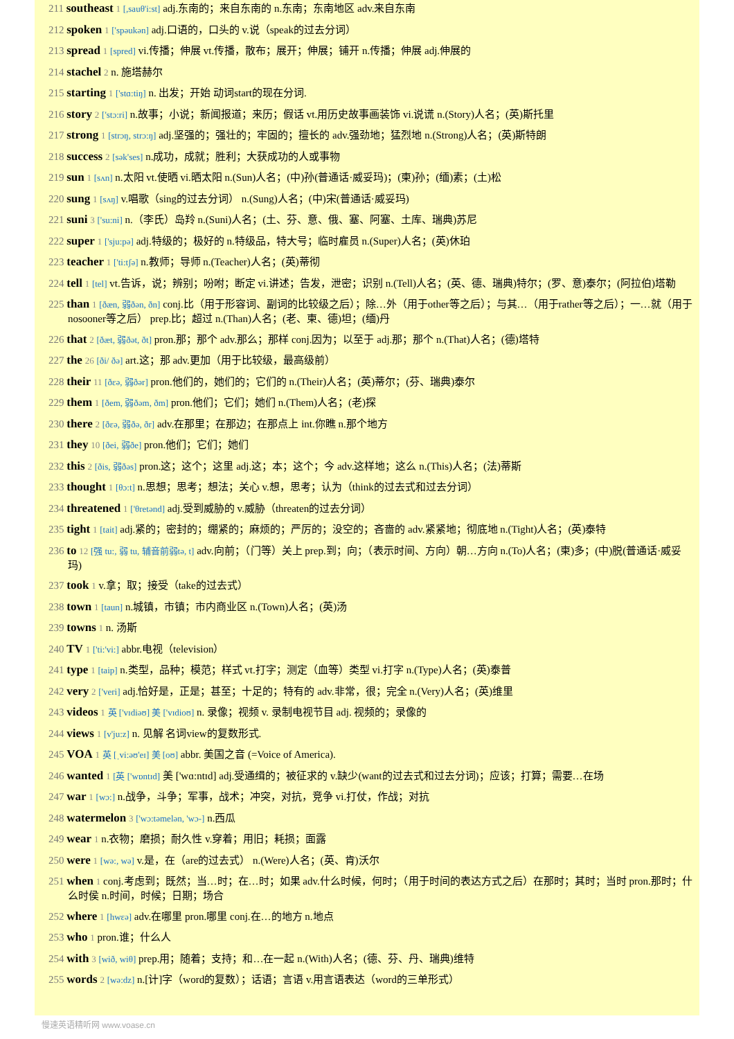211 southeast 1 [,sauθ'i:st] adj.东南的；来自东南的 n.东南；东南地区 adv.来自东南
212 spoken 1 ['spəukən] adj.口语的，口头的 v.说（speak的过去分词）
213 spread 1 [spred] vi.传播；伸展 vt.传播，散布；展开；伸展；铺开 n.传播；伸展 adj.伸展的
214 stachel 2 n. 施塔赫尔
215 starting 1 ['stɑ:tiŋ] n. 出发；开始 动词start的现在分词.
216 story 2 ['stɔ:ri] n.故事；小说；新闻报道；来历；假话 vt.用历史故事画装饰 vi.说谎 n.(Story)人名；(英)斯托里
217 strong 1 [strɔŋ, strɔ:ŋ] adj.坚强的；强壮的；牢固的；擅长的 adv.强劲地；猛烈地 n.(Strong)人名；(英)斯特朗
218 success 2 [sək'ses] n.成功，成就；胜利；大获成功的人或事物
219 sun 1 [sʌn] n.太阳 vt.使晒 vi.晒太阳 n.(Sun)人名；(中)孙(普通话·威妥玛)；(柬)孙；(缅)素；(土)松
220 sung 1 [sʌŋ] v.唱歌（sing的过去分词） n.(Sung)人名；(中)宋(普通话·威妥玛)
221 suni 3 ['su:ni] n.（李氏）岛羚 n.(Suni)人名；(土、芬、意、俄、塞、阿塞、土库、瑞典)苏尼
222 super 1 ['sju:pə] adj.特级的；极好的 n.特级品，特大号；临时雇员 n.(Super)人名；(英)休珀
223 teacher 1 ['ti:tʃə] n.教师；导师 n.(Teacher)人名；(英)蒂彻
224 tell 1 [tel] vt.告诉，说；辨别；吩咐；断定 vi.讲述；告发，泄密；识别 n.(Tell)人名；(英、德、瑞典)特尔；(罗、意)泰尔；(阿拉伯)塔勒
225 than 1 [ðæn, 弱ðən, ðn] conj.比（用于形容词、副词的比较级之后）；除…外（用于other等之后）；与其…（用于rather等之后）；一…就（用于nosooner等之后） prep.比；超过 n.(Than)人名；(老、柬、德)坦；(缅)丹
226 that 2 [ðæt, 弱ðət, ðt] pron.那；那个 adv.那么；那样 conj.因为；以至于 adj.那；那个 n.(That)人名；(德)塔特
227 the 26 [ði/ ðə] art.这；那 adv.更加（用于比较级，最高级前）
228 their 11 [ðɛə, 弱ðər] pron.他们的，她们的；它们的 n.(Their)人名；(英)蒂尔；(芬、瑞典)泰尔
229 them 1 [ðem, 弱ðəm, ðm] pron.他们；它们；她们 n.(Them)人名；(老)探
230 there 2 [ðɛə, 弱ðə, ðr] adv.在那里；在那边；在那点上 int.你瞧 n.那个地方
231 they 10 [ðei, 弱ðe] pron.他们；它们；她们
232 this 2 [ðis, 弱ðəs] pron.这；这个；这里 adj.这；本；这个；今 adv.这样地；这么 n.(This)人名；(法)蒂斯
233 thought 1 [θɔ:t] n.思想；思考；想法；关心 v.想，思考；认为（think的过去式和过去分词）
234 threatened 1 ['θretənd] adj.受到威胁的 v.威胁（threaten的过去分词）
235 tight 1 [tait] adj.紧的；密封的；绷紧的；麻烦的；严厉的；没空的；吝啬的 adv.紧紧地；彻底地 n.(Tight)人名；(英)泰特
236 to 12 [强 tu:, 弱 tu, 辅音前弱tə, t] adv.向前；（门等）关上 prep.到；向；（表示时间、方向）朝…方向 n.(To)人名；(柬)多；(中)脱(普通话·威妥玛)
237 took 1 v.拿；取；接受（take的过去式）
238 town 1 [taun] n.城镇，市镇；市内商业区 n.(Town)人名；(英)汤
239 towns 1 n. 汤斯
240 TV 1 ['ti:'vi:] abbr.电视（television）
241 type 1 [taip] n.类型，品种；模范；样式 vt.打字；测定（血等）类型 vi.打字 n.(Type)人名；(英)泰普
242 very 2 ['veri] adj.恰好是，正是；甚至；十足的；特有的 adv.非常，很；完全 n.(Very)人名；(英)维里
243 videos 1 英 ['vɪdiəʊ] 美 ['vɪdioʊ] n. 录像；视频 v. 录制电视节目 adj. 视频的；录像的
244 views 1 [v'ju:z] n. 见解 名词view的复数形式.
245 VOA 1 英 [ˌvi:əʊ'eɪ] 美 [oʊ] abbr. 美国之音 (=Voice of America).
246 wanted 1 [英 ['wɒntɪd] 美 ['wɑ:ntɪd] adj.受通缉的；被征求的 v.缺少(want的过去式和过去分词)；应该；打算；需要…在场
247 war 1 [wɔ:] n.战争，斗争；军事，战术；冲突，对抗，竞争 vi.打仗，作战；对抗
248 watermelon 3 ['wɔ:təmelən, 'wɔ-] n.西瓜
249 wear 1 n.衣物；磨损；耐久性 v.穿着；用旧；耗损；面露
250 were 1 [wə:, wə] v.是，在（are的过去式） n.(Were)人名；(英、肯)沃尔
251 when 1 conj.考虑到；既然；当…时；在…时；如果 adv.什么时候，何时；（用于时间的表达方式之后）在那时；其时；当时 pron.那时；什么时侯 n.时间，时候；日期；场合
252 where 1 [hwɛə] adv.在哪里 pron.哪里 conj.在…的地方 n.地点
253 who 1 pron.谁；什么人
254 with 3 [wið, wiθ] prep.用；随着；支持；和…在一起 n.(With)人名；(德、芬、丹、瑞典)维特
255 words 2 [wə:dz] n.[计]字（word的复数）；话语；言语 v.用言语表达（word的三单形式）
慢速英语精听网 www.voase.cn